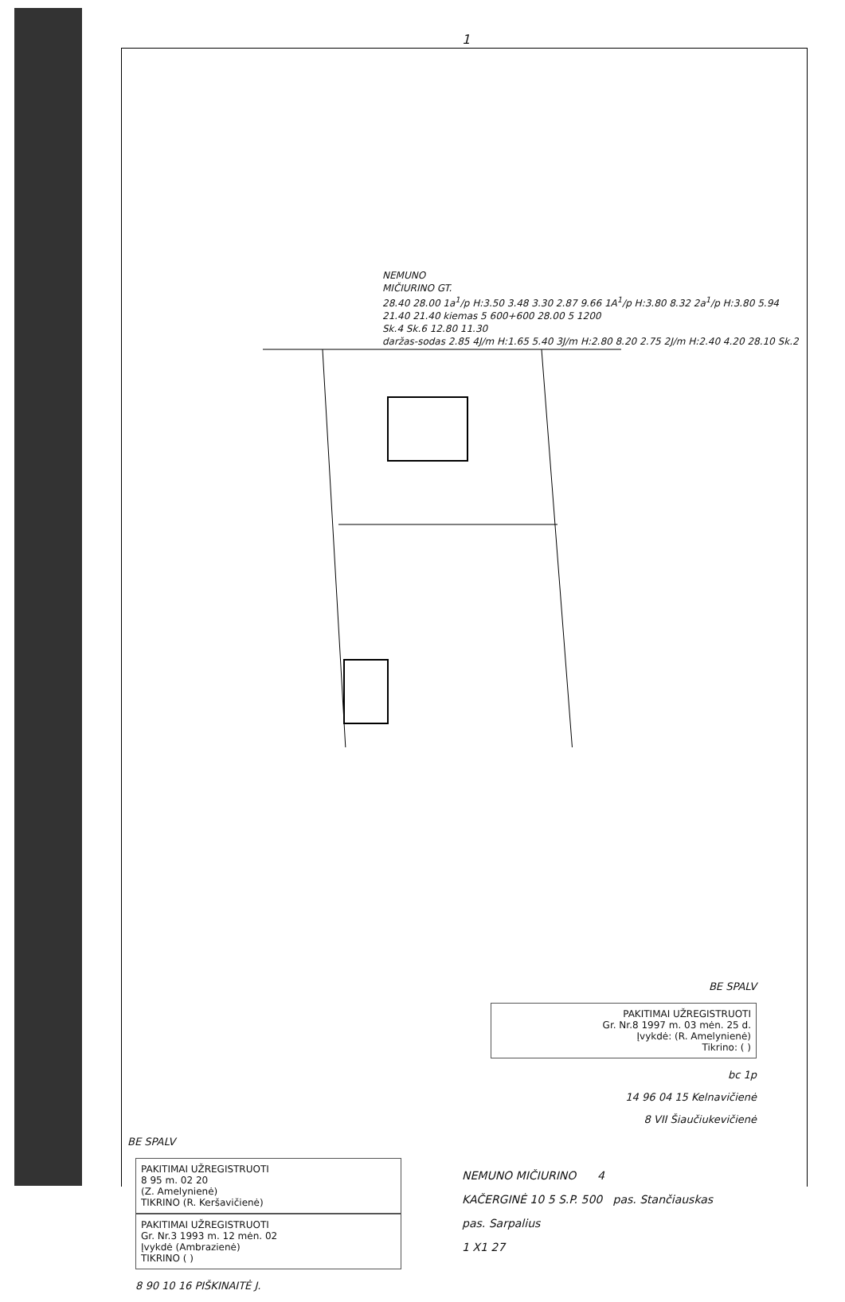1
NEMUNO
MIČIURINO GT.
28.40 28.00 1a<sup>1</sup>/p H:3.50 3.48 3.30 2.87 9.66 1A<sup>1</sup>/p H:3.80 8.32 2a<sup>1</sup>/p H:3.80 5.94
21.40 21.40 kiemas 5 600+600 28.00 5 1200
Sk.4 Sk.6 12.80 11.30
daržas-sodas 2.85 4J/m H:1.65 5.40 3J/m H:2.80 8.20 2.75 2J/m H:2.40 4.20 28.10 Sk.2
BE SPALV
PAKITIMAI UŽREGISTRUOTI
Gr. Nr.8 1997 m. 03 mėn. 25 d.
Įvykdė: (R. Amelynienė)
Tikrino: ( )
bc 1p
14 96 04 15 Kelnavičienė
8 VII Šiaučiukevičienė
BE SPALV
PAKITIMAI UŽREGISTRUOTI
8 95 m. 02 20
(Z. Amelynienė)
TIKRINO (R. Keršavičienė)
PAKITIMAI UŽREGISTRUOTI
Gr. Nr.3 1993 m. 12 mėn. 02
Įvykdė (Ambrazienė)
TIKRINO ( )
8 90 10 16 PIŠKINAITĖ J.
NEMUNO MIČIURINO 4
KAČERGINĖ 10 5 S.P. 500 pas. Stančiauskas
pas. Sarpalius
1 X1 27